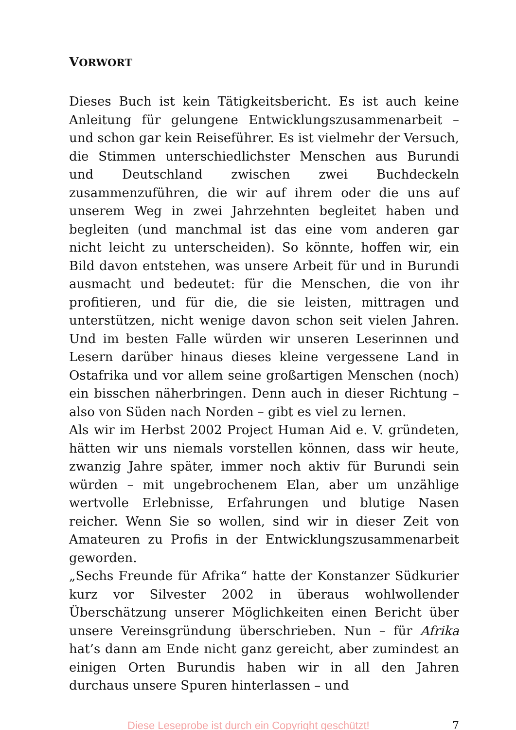VORWORT
Dieses Buch ist kein Tätigkeitsbericht. Es ist auch keine Anleitung für gelungene Entwicklungszusammenarbeit – und schon gar kein Reiseführer. Es ist vielmehr der Versuch, die Stimmen unterschiedlichster Menschen aus Burundi und Deutschland zwischen zwei Buchdeckeln zusammenzuführen, die wir auf ihrem oder die uns auf unserem Weg in zwei Jahrzehnten begleitet haben und begleiten (und manchmal ist das eine vom anderen gar nicht leicht zu unterscheiden). So könnte, hoffen wir, ein Bild davon entstehen, was unsere Arbeit für und in Burundi ausmacht und bedeutet: für die Menschen, die von ihr profitieren, und für die, die sie leisten, mittragen und unterstützen, nicht wenige davon schon seit vielen Jahren. Und im besten Falle würden wir unseren Leserinnen und Lesern darüber hinaus dieses kleine vergessene Land in Ostafrika und vor allem seine großartigen Menschen (noch) ein bisschen näherbringen. Denn auch in dieser Richtung – also von Süden nach Norden – gibt es viel zu lernen.
Als wir im Herbst 2002 Project Human Aid e. V. gründeten, hätten wir uns niemals vorstellen können, dass wir heute, zwanzig Jahre später, immer noch aktiv für Burundi sein würden – mit ungebrochenem Elan, aber um unzählige wertvolle Erlebnisse, Erfahrungen und blutige Nasen reicher. Wenn Sie so wollen, sind wir in dieser Zeit von Amateuren zu Profis in der Entwicklungszusammenarbeit geworden.
„Sechs Freunde für Afrika“ hatte der Konstanzer Südkurier kurz vor Silvester 2002 in überaus wohlwollender Überschätzung unserer Möglichkeiten einen Bericht über unsere Vereinsgründung überschrieben. Nun – für Afrika hat’s dann am Ende nicht ganz gereicht, aber zumindest an einigen Orten Burundis haben wir in all den Jahren durchaus unsere Spuren hinterlassen – und
Diese Leseprobe ist durch ein Copyright geschützt! 7